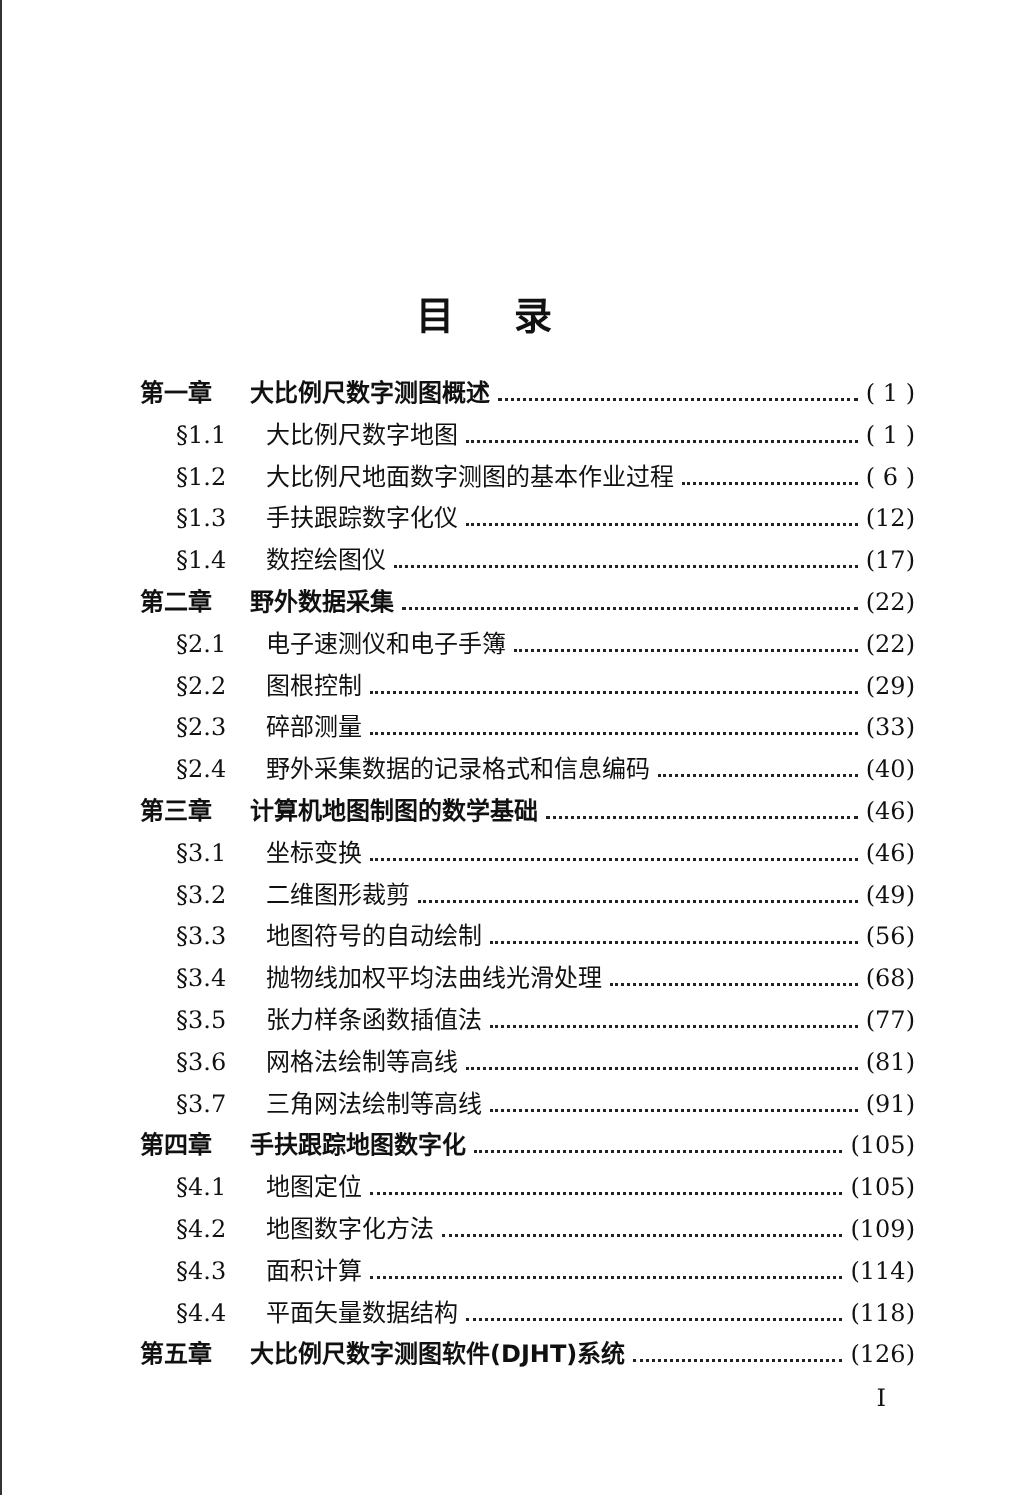目录
第一章 大比例尺数字测图概述 ( 1 )
§1.1 大比例尺数字地图 ( 1 )
§1.2 大比例尺地面数字测图的基本作业过程 ( 6 )
§1.3 手扶跟踪数字化仪 (12)
§1.4 数控绘图仪 (17)
第二章 野外数据采集 (22)
§2.1 电子速测仪和电子手簿 (22)
§2.2 图根控制 (29)
§2.3 碎部测量 (33)
§2.4 野外采集数据的记录格式和信息编码 (40)
第三章 计算机地图制图的数学基础 (46)
§3.1 坐标变换 (46)
§3.2 二维图形裁剪 (49)
§3.3 地图符号的自动绘制 (56)
§3.4 抛物线加权平均法曲线光滑处理 (68)
§3.5 张力样条函数插值法 (77)
§3.6 网格法绘制等高线 (81)
§3.7 三角网法绘制等高线 (91)
第四章 手扶跟踪地图数字化 (105)
§4.1 地图定位 (105)
§4.2 地图数字化方法 (109)
§4.3 面积计算 (114)
§4.4 平面矢量数据结构 (118)
第五章 大比例尺数字测图软件(DJHT)系统 (126)
I